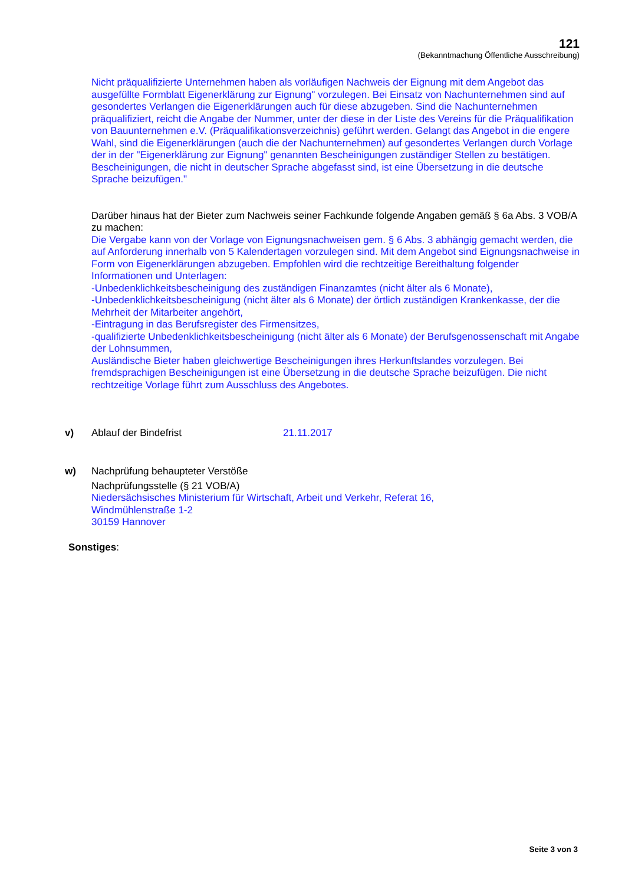121
(Bekanntmachung Öffentliche Ausschreibung)
Nicht präqualifizierte Unternehmen haben als vorläufigen Nachweis der Eignung mit dem Angebot das ausgefüllte Formblatt Eigenerklärung zur Eignung" vorzulegen. Bei Einsatz von Nachunternehmen sind auf gesondertes Verlangen die Eigenerklärungen auch für diese abzugeben. Sind die Nachunternehmen präqualifiziert, reicht die Angabe der Nummer, unter der diese in der Liste des Vereins für die Präqualifikation von Bauunternehmen e.V. (Präqualifikationsverzeichnis) geführt werden. Gelangt das Angebot in die engere Wahl, sind die Eigenerklärungen (auch die der Nachunternehmen) auf gesondertes Verlangen durch Vorlage der in der "Eigenerklärung zur Eignung" genannten Bescheinigungen zuständiger Stellen zu bestätigen. Bescheinigungen, die nicht in deutscher Sprache abgefasst sind, ist eine Übersetzung in die deutsche Sprache beizufügen."
Darüber hinaus hat der Bieter zum Nachweis seiner Fachkunde folgende Angaben gemäß § 6a Abs. 3 VOB/A zu machen:
Die Vergabe kann von der Vorlage von Eignungsnachweisen gem. § 6 Abs. 3 abhängig gemacht werden, die auf Anforderung innerhalb von 5 Kalendertagen vorzulegen sind. Mit dem Angebot sind Eignungsnachweise in Form von Eigenerklärungen abzugeben. Empfohlen wird die rechtzeitige Bereithaltung folgender Informationen und Unterlagen:
-Unbedenklichkeitsbescheinigung des zuständigen Finanzamtes (nicht älter als 6 Monate),
-Unbedenklichkeitsbescheinigung (nicht älter als 6 Monate) der örtlich zuständigen Krankenkasse, der die Mehrheit der Mitarbeiter angehört,
-Eintragung in das Berufsregister des Firmensitzes,
-qualifizierte Unbedenklichkeitsbescheinigung (nicht älter als 6 Monate) der Berufsgenossenschaft mit Angabe der Lohnsummen,
Ausländische Bieter haben gleichwertige Bescheinigungen ihres Herkunftslandes vorzulegen. Bei fremdsprachigen Bescheinigungen ist eine Übersetzung in die deutsche Sprache beizufügen. Die nicht rechtzeitige Vorlage führt zum Ausschluss des Angebotes.
v) Ablauf der Bindefrist 21.11.2017
w) Nachprüfung behaupteter Verstöße
Nachprüfungsstelle (§ 21 VOB/A)
Niedersächsisches Ministerium für Wirtschaft, Arbeit und Verkehr, Referat 16,
Windmühlenstraße 1-2
30159 Hannover
Sonstiges:
Seite 3 von 3